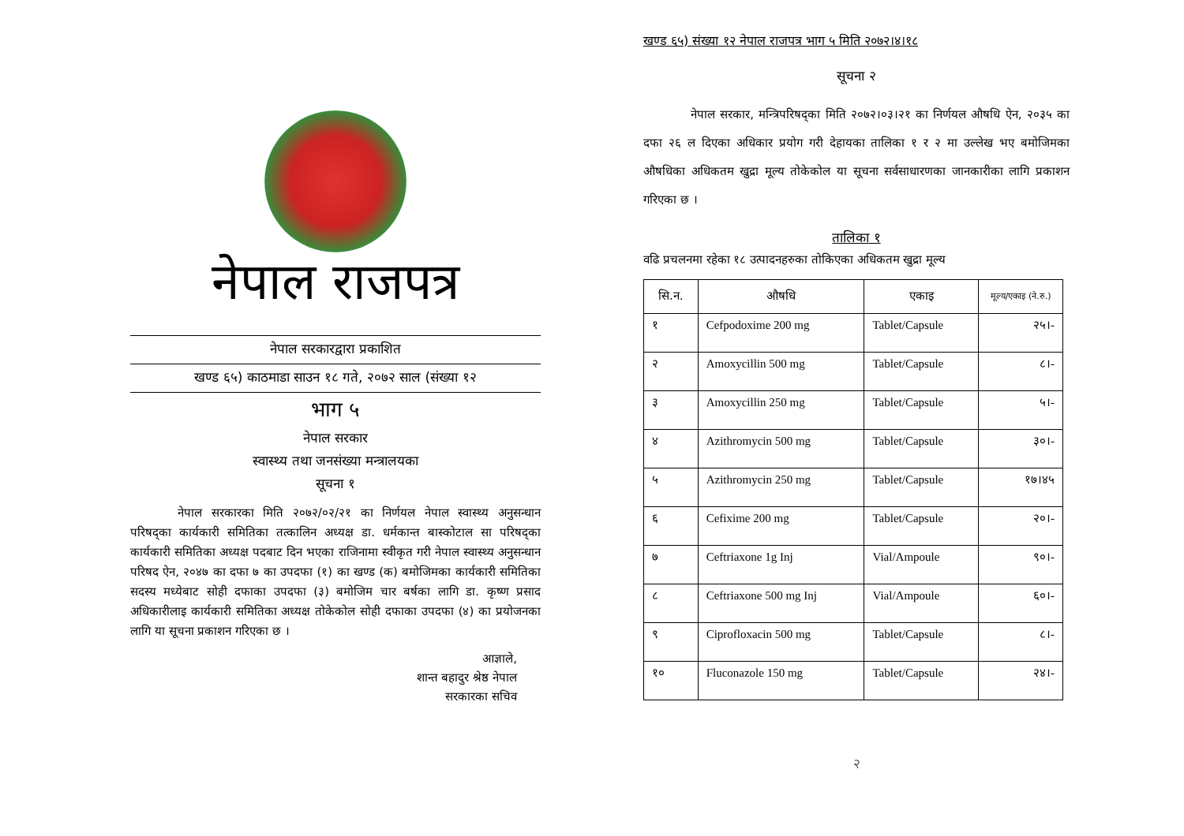नेपाल राजपत्र
नेपाल सरकारद्वारा प्रकाशित
खण्ड ६५) काठमाडा साउन १८ गते, २०७२ साल (संख्या १२
भाग ५
नेपाल सरकार
स्वास्थ्य तथा जनसंख्या मन्त्रालयका
सूचना १
नेपाल सरकारका मिति २०७२/०२/२१ का निर्णयल नेपाल स्वास्थ्य अनुसन्धान परिषद्का कार्यकारी समितिका तत्कालिन अध्यक्ष डा. धर्मकान्त बास्कोटाल सा परिषद्का कार्यकारी समितिका अध्यक्ष पदबाट दिन भएका राजिनामा स्वीकृत गरी नेपाल स्वास्थ्य अनुसन्धान परिषद ऐन, २०४७ का दफा ७ का उपदफा (१) का खण्ड (क) बमोजिमका कार्यकारी समितिका सदस्य मध्येबाट सोही दफाका उपदफा (३) बमोजिम चार बर्षका लागि डा. कृष्ण प्रसाद अधिकारीलाइ कार्यकारी समितिका अध्यक्ष तोकेकोल सोही दफाका उपदफा (४) का प्रयोजनका लागि या सूचना प्रकाशन गरिएका छ ।
आज्ञाले,
शान्त बहादुर श्रेष्ठ नेपाल
सरकारका सचिव
खण्ड ६५) संख्या १२ नेपाल राजपत्र भाग ५ मिति २०७२।४।१८
सूचना २
नेपाल सरकार, मन्त्रिपरिषद्का मिति २०७२।०३।२१ का निर्णयल औषधि ऐन, २०३५ का दफा २६ ल दिएका अधिकार प्रयोग गरी देहायका तालिका १ र २ मा उल्लेख भए बमोजिमका औषधिका अधिकतम खुद्रा मूल्य तोकेकोल या सूचना सर्वसाधारणका जानकारीका लागि प्रकाशन गरिएका छ ।
तालिका १
वढि प्रचलनमा रहेका १८ उत्पादनहरुका तोकिएका अधिकतम खुद्रा मूल्य
| सि.न. | औषधि | एकाइ | मूल्य/एकाइ (ने.रु.) |
| --- | --- | --- | --- |
| १ | Cefpodoxime 200 mg | Tablet/Capsule | २५।- |
| २ | Amoxycillin 500 mg | Tablet/Capsule | ८।- |
| ३ | Amoxycillin 250 mg | Tablet/Capsule | ५।- |
| ४ | Azithromycin 500 mg | Tablet/Capsule | ३०।- |
| ५ | Azithromycin 250 mg | Tablet/Capsule | १७।४५ |
| ६ | Cefixime 200 mg | Tablet/Capsule | २०।- |
| ७ | Ceftriaxone 1g Inj | Vial/Ampoule | ९०।- |
| ८ | Ceftriaxone 500 mg Inj | Vial/Ampoule | ६०।- |
| ९ | Ciprofloxacin 500 mg | Tablet/Capsule | ८।- |
| १० | Fluconazole 150 mg | Tablet/Capsule | २४।- |
२